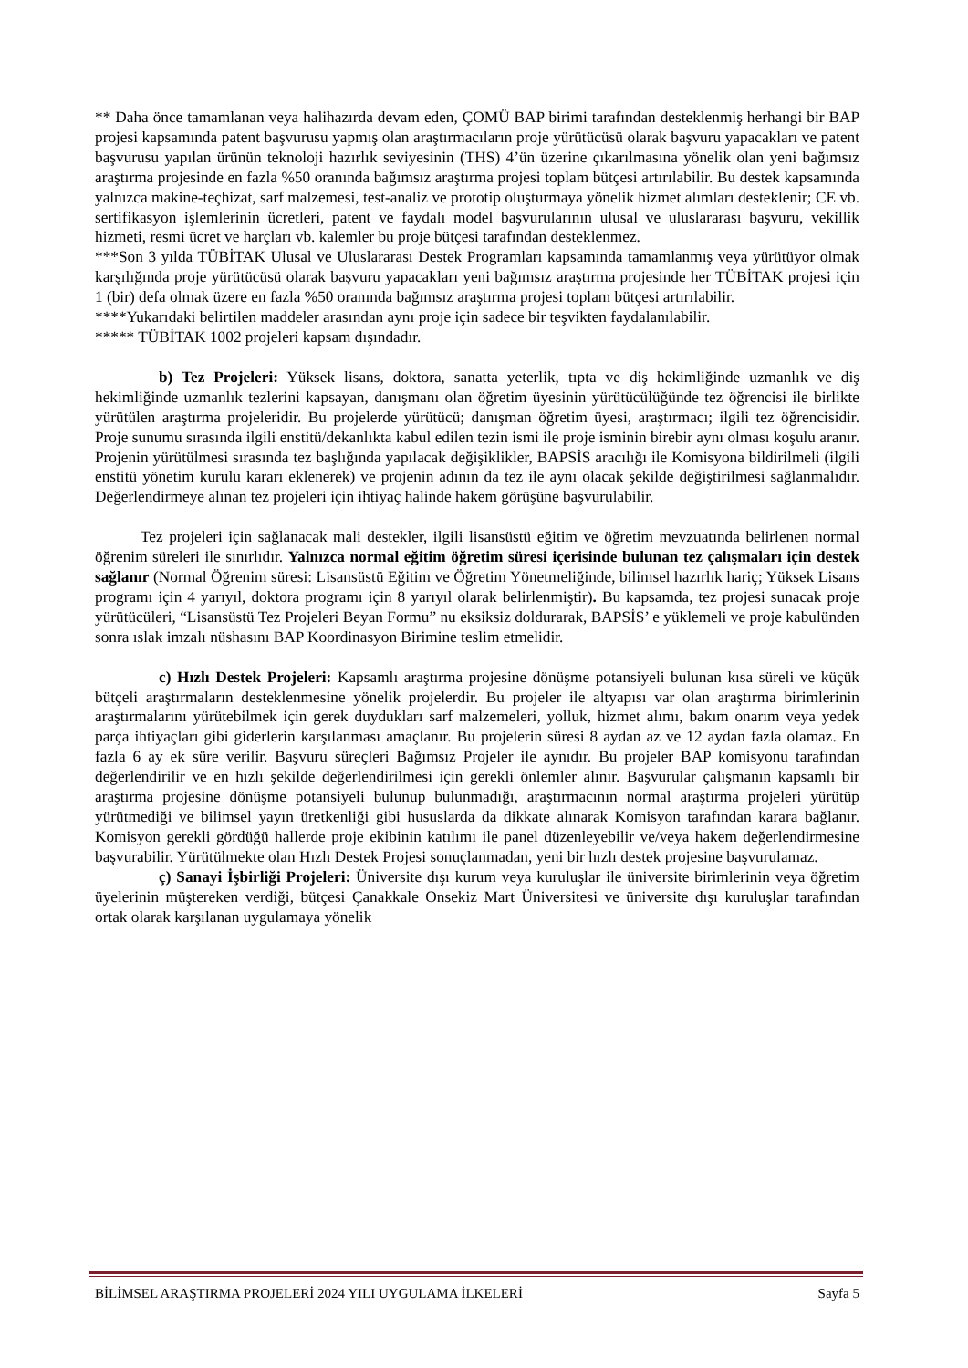** Daha önce tamamlanan veya halihazırda devam eden, ÇOMÜ BAP birimi tarafından desteklenmiş herhangi bir BAP projesi kapsamında patent başvurusu yapmış olan araştırmacıların proje yürütücüsü olarak başvuru yapacakları ve patent başvurusu yapılan ürünün teknoloji hazırlık seviyesinin (THS) 4’ün üzerine çıkarılmasına yönelik olan yeni bağımsız araştırma projesinde en fazla %50 oranında bağımsız araştırma projesi toplam bütçesi artırılabilir. Bu destek kapsamında yalnızca makine-teçhizat, sarf malzemesi, test-analiz ve prototip oluşturmaya yönelik hizmet alımları desteklenir; CE vb. sertifikasyon işlemlerinin ücretleri, patent ve faydalı model başvurularının ulusal ve uluslararası başvuru, vekillik hizmeti, resmi ücret ve harçları vb. kalemler bu proje bütçesi tarafından desteklenmez.
***Son 3 yılda TÜBİTAK Ulusal ve Uluslararası Destek Programları kapsamında tamamlanmış veya yürütüyor olmak karşılığında proje yürütücüsü olarak başvuru yapacakları yeni bağımsız araştırma projesinde her TÜBİTAK projesi için 1 (bir) defa olmak üzere en fazla %50 oranında bağımsız araştırma projesi toplam bütçesi artırılabilir.
****Yukarıdaki belirtilen maddeler arasından aynı proje için sadece bir teşvikten faydalanılabilir.
***** TÜBİTAK 1002 projeleri kapsam dışındadır.
b) Tez Projeleri: Yüksek lisans, doktora, sanatta yeterlik, tıpta ve diş hekimliğinde uzmanlık ve diş hekimliğinde uzmanlık tezlerini kapsayan, danışmanı olan öğretim üyesinin yürütücülüğünde tez öğrencisi ile birlikte yürütülen araştırma projeleridir. Bu projelerde yürütücü; danışman öğretim üyesi, araştırmacı; ilgili tez öğrencisidir. Proje sunumu sırasında ilgili enstitü/dekanlıkta kabul edilen tezin ismi ile proje isminin birebir aynı olması koşulu aranır. Projenin yürütülmesi sırasında tez başlığında yapılacak değişiklikler, BAPSİS aracılığı ile Komisyona bildirilmeli (ilgili enstitü yönetim kurulu kararı eklenerek) ve projenin adının da tez ile aynı olacak şekilde değiştirilmesi sağlanmalıdır. Değerlendirmeye alınan tez projeleri için ihtiyaç halinde hakem görüşüne başvurulabilir.
Tez projeleri için sağlanacak mali destekler, ilgili lisansüstü eğitim ve öğretim mevzuatında belirlenen normal öğrenim süreleri ile sınırlıdır. Yalnızca normal eğitim öğretim süresi içerisinde bulunan tez çalışmaları için destek sağlanır (Normal Öğrenim süresi: Lisansüstü Eğitim ve Öğretim Yönetmeliğinde, bilimsel hazırlık hariç; Yüksek Lisans programı için 4 yarıyıl, doktora programı için 8 yarıyıl olarak belirlenmiştir). Bu kapsamda, tez projesi sunacak proje yürütücüleri, “Lisansüstü Tez Projeleri Beyan Formu” nu eksiksiz doldurarak, BAPSİS’ e yüklemeli ve proje kabulünden sonra ıslak imzalı nüshasını BAP Koordinasyon Birimine teslim etmelidir.
c) Hızlı Destek Projeleri: Kapsamlı araştırma projesine dönüşme potansiyeli bulunan kısa süreli ve küçük bütçeli araştırmaların desteklenmesine yönelik projelerdir. Bu projeler ile altyapısı var olan araştırma birimlerinin araştırmalarını yürütebilmek için gerek duydukları sarf malzemeleri, yolluk, hizmet alımı, bakım onarım veya yedek parça ihtiyaçları gibi giderlerin karşılanması amaçlanır. Bu projelerin süresi 8 aydan az ve 12 aydan fazla olamaz. En fazla 6 ay ek süre verilir. Başvuru süreçleri Bağımsız Projeler ile aynıdır. Bu projeler BAP komisyonu tarafından değerlendirilir ve en hızlı şekilde değerlendirilmesi için gerekli önlemler alınır. Başvurular çalışmanın kapsamlı bir araştırma projesine dönüşme potansiyeli bulunup bulunmadığı, araştırmacının normal araştırma projeleri yürütüp yürütmediği ve bilimsel yayın üretkenliği gibi hususlarda da dikkate alınarak Komisyon tarafından karara bağlanır. Komisyon gerekli gördüğü hallerde proje ekibinin katılımı ile panel düzenleyebilir ve/veya hakem değerlendirmesine başvurabilir. Yürütülmekte olan Hızlı Destek Projesi sonuçlanmadan, yeni bir hızlı destek projesine başvurulamaz.
ç) Sanayi İşbirliği Projeleri: Üniversite dışı kurum veya kuruluşlar ile üniversite birimlerinin veya öğretim üyelerinin müştereken verdiği, bütçesi Çanakkale Onsekiz Mart Üniversitesi ve üniversite dışı kuruluşlar tarafından ortak olarak karşılanan uygulamaya yönelik
BİLİMSEL ARAŞTIRMA PROJELERİ 2024 YILI UYGULAMA İLKELERİ Sayfa 5